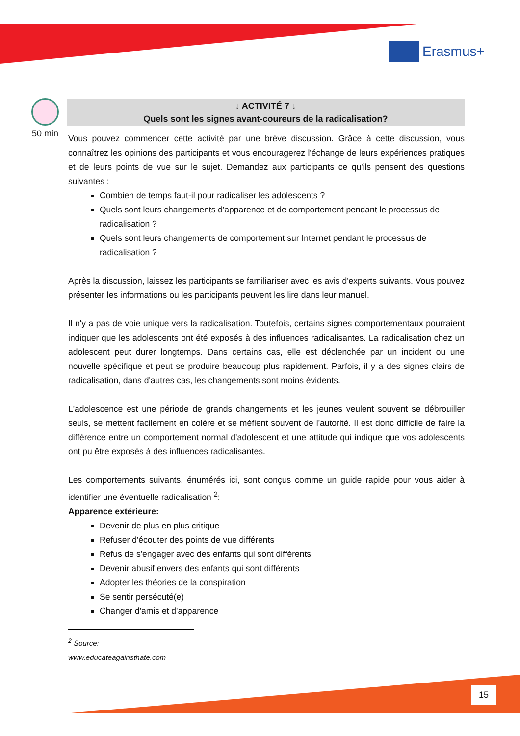Erasmus+
50 min
↓ ACTIVITÉ 7 ↓
Quels sont les signes avant-coureurs de la radicalisation?
Vous pouvez commencer cette activité par une brève discussion. Grâce à cette discussion, vous connaîtrez les opinions des participants et vous encouragerez l'échange de leurs expériences pratiques et de leurs points de vue sur le sujet. Demandez aux participants ce qu'ils pensent des questions suivantes :
Combien de temps faut-il pour radicaliser les adolescents ?
Quels sont leurs changements d'apparence et de comportement pendant le processus de radicalisation ?
Quels sont leurs changements de comportement sur Internet pendant le processus de radicalisation ?
Après la discussion, laissez les participants se familiariser avec les avis d'experts suivants. Vous pouvez présenter les informations ou les participants peuvent les lire dans leur manuel.
Il n'y a pas de voie unique vers la radicalisation. Toutefois, certains signes comportementaux pourraient indiquer que les adolescents ont été exposés à des influences radicalisantes. La radicalisation chez un adolescent peut durer longtemps. Dans certains cas, elle est déclenchée par un incident ou une nouvelle spécifique et peut se produire beaucoup plus rapidement. Parfois, il y a des signes clairs de radicalisation, dans d'autres cas, les changements sont moins évidents.
L'adolescence est une période de grands changements et les jeunes veulent souvent se débrouiller seuls, se mettent facilement en colère et se méfient souvent de l'autorité. Il est donc difficile de faire la différence entre un comportement normal d'adolescent et une attitude qui indique que vos adolescents ont pu être exposés à des influences radicalisantes.
Les comportements suivants, énumérés ici, sont conçus comme un guide rapide pour vous aider à identifier une éventuelle radicalisation <sup>2</sup>:
Apparence extérieure:
Devenir de plus en plus critique
Refuser d'écouter des points de vue différents
Refus de s'engager avec des enfants qui sont différents
Devenir abusif envers des enfants qui sont différents
Adopter les théories de la conspiration
Se sentir persécuté(e)
Changer d'amis et d'apparence
<sup>2</sup> Source: www.educateagainsthate.com
15